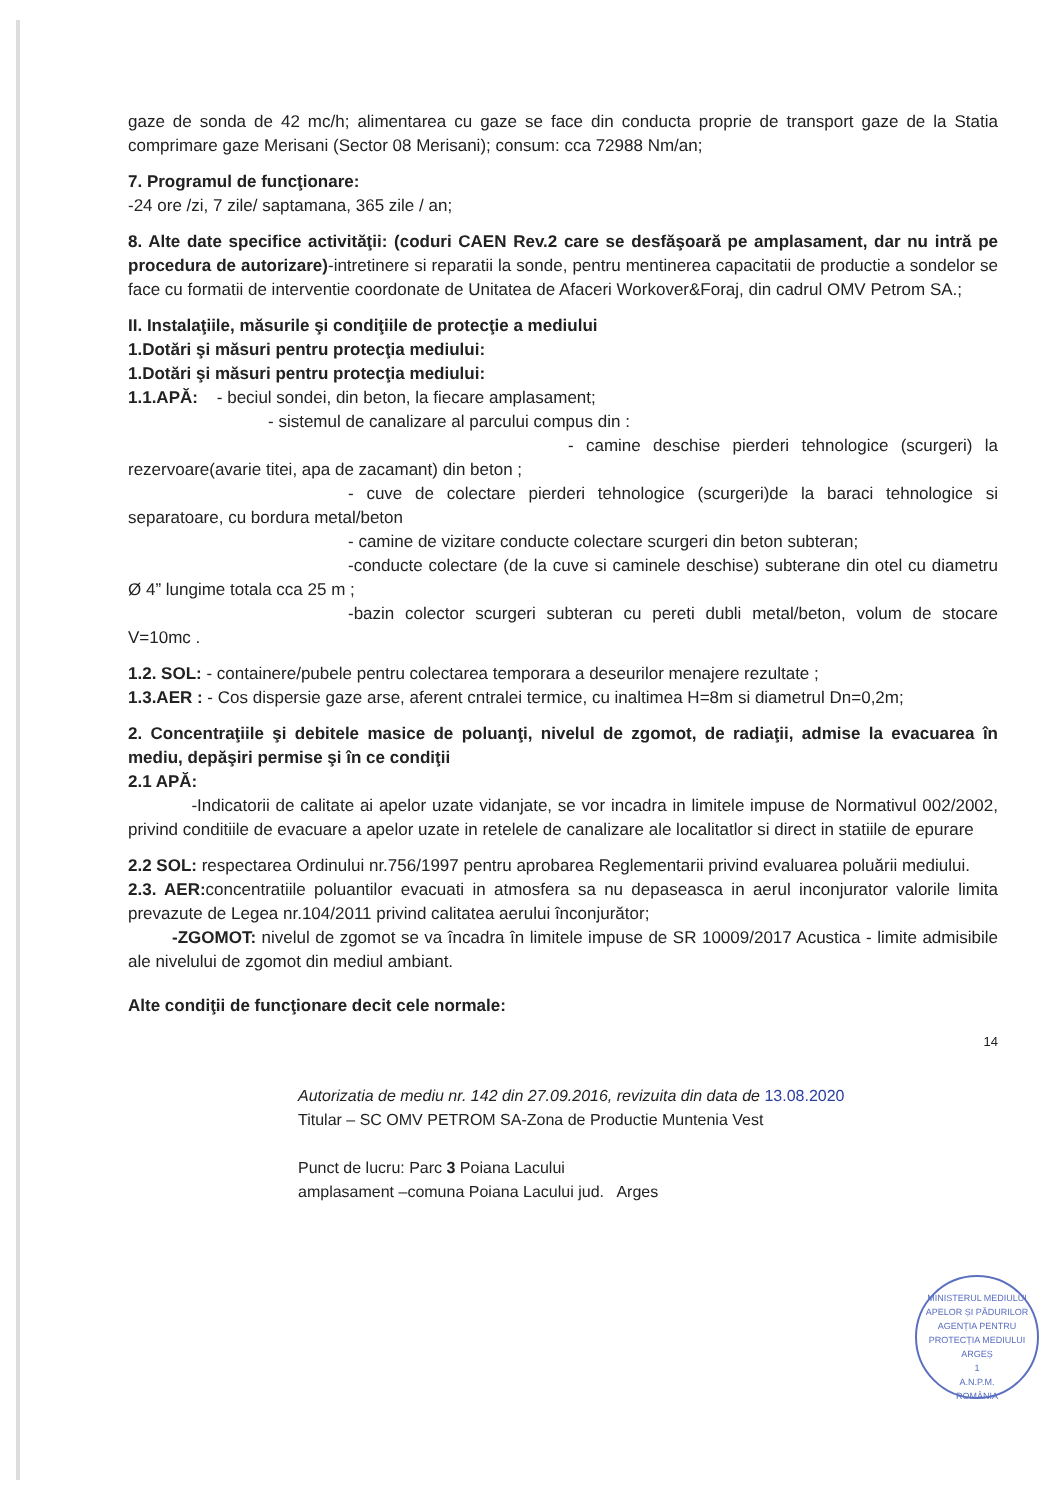gaze de sonda de 42 mc/h; alimentarea cu gaze se face din conducta proprie de transport gaze de la Statia comprimare gaze Merisani (Sector 08 Merisani); consum: cca 72988 Nm/an;
7. Programul de funcţionare:
-24 ore /zi, 7 zile/ saptamana, 365 zile / an;
8. Alte date specifice activităţii: (coduri CAEN Rev.2 care se desfăşoară pe amplasament, dar nu intră pe procedura de autorizare)-intretinere si reparatii la sonde, pentru mentinerea capacitatii de productie a sondelor se face cu formatii de interventie coordonate de Unitatea de Afaceri Workover&Foraj, din cadrul OMV Petrom SA.;
II. Instalaţiile, măsurile şi condiţiile de protecţie a mediului
1.Dotări şi măsuri pentru protecţia mediului:
1.Dotări şi măsuri pentru protecţia mediului:
1.1.APĂ: - beciul sondei, din beton, la fiecare amplasament;
- sistemul de canalizare al parcului compus din :
- camine deschise pierderi tehnologice (scurgeri) la rezervoare(avarie titei, apa de zacamant) din beton ;
- cuve de colectare pierderi tehnologice (scurgeri)de la baraci tehnologice si separatoare, cu bordura metal/beton
- camine de vizitare conducte colectare scurgeri din beton subteran;
-conducte colectare (de la cuve si caminele deschise) subterane din otel cu diametru Ø 4” lungime totala cca 25 m ;
-bazin colector scurgeri subteran cu pereti dubli metal/beton, volum de stocare V=10mc .
1.2. SOL: - containere/pubele pentru colectarea temporara a deseurilor menajere rezultate ;
1.3.AER : - Cos dispersie gaze arse, aferent cntralei termice, cu inaltimea H=8m si diametrul Dn=0,2m;
2. Concentraţiile şi debitele masice de poluanţi, nivelul de zgomot, de radiaţii, admise la evacuarea în mediu, depăşiri permise şi în ce condiţii
2.1 APĂ:
-Indicatorii de calitate ai apelor uzate vidanjate, se vor incadra in limitele impuse de Normativul 002/2002, privind conditiile de evacuare a apelor uzate in retelele de canalizare ale localitatlor si direct in statiile de epurare
2.2 SOL: respectarea Ordinului nr.756/1997 pentru aprobarea Reglementarii privind evaluarea poluării mediului.
2.3. AER: concentratiile poluantilor evacuati in atmosfera sa nu depaseasca in aerul inconjurator valorile limita prevazute de Legea nr.104/2011 privind calitatea aerului înconjurător;
-ZGOMOT: nivelul de zgomot se va încadra în limitele impuse de SR 10009/2017 Acustica - limite admisibile ale nivelului de zgomot din mediul ambiant.
Alte condiţii de funcţionare decit cele normale:
14
Autorizatia de mediu nr. 142 din 27.09.2016, revizuita din data de 13.08.2020
Titular – SC OMV PETROM SA-Zona de Productie Muntenia Vest
Punct de lucru: Parc 3 Poiana Lacului
amplasament –comuna Poiana Lacului jud. Arges
MINISTERUL MEDIULUI APELOR ȘI PĂDURILOR
AGENȚIA PENTRU PROTECȚIA MEDIULUI ARGEȘ
1
A.N.P.M.
ROMÂNIA